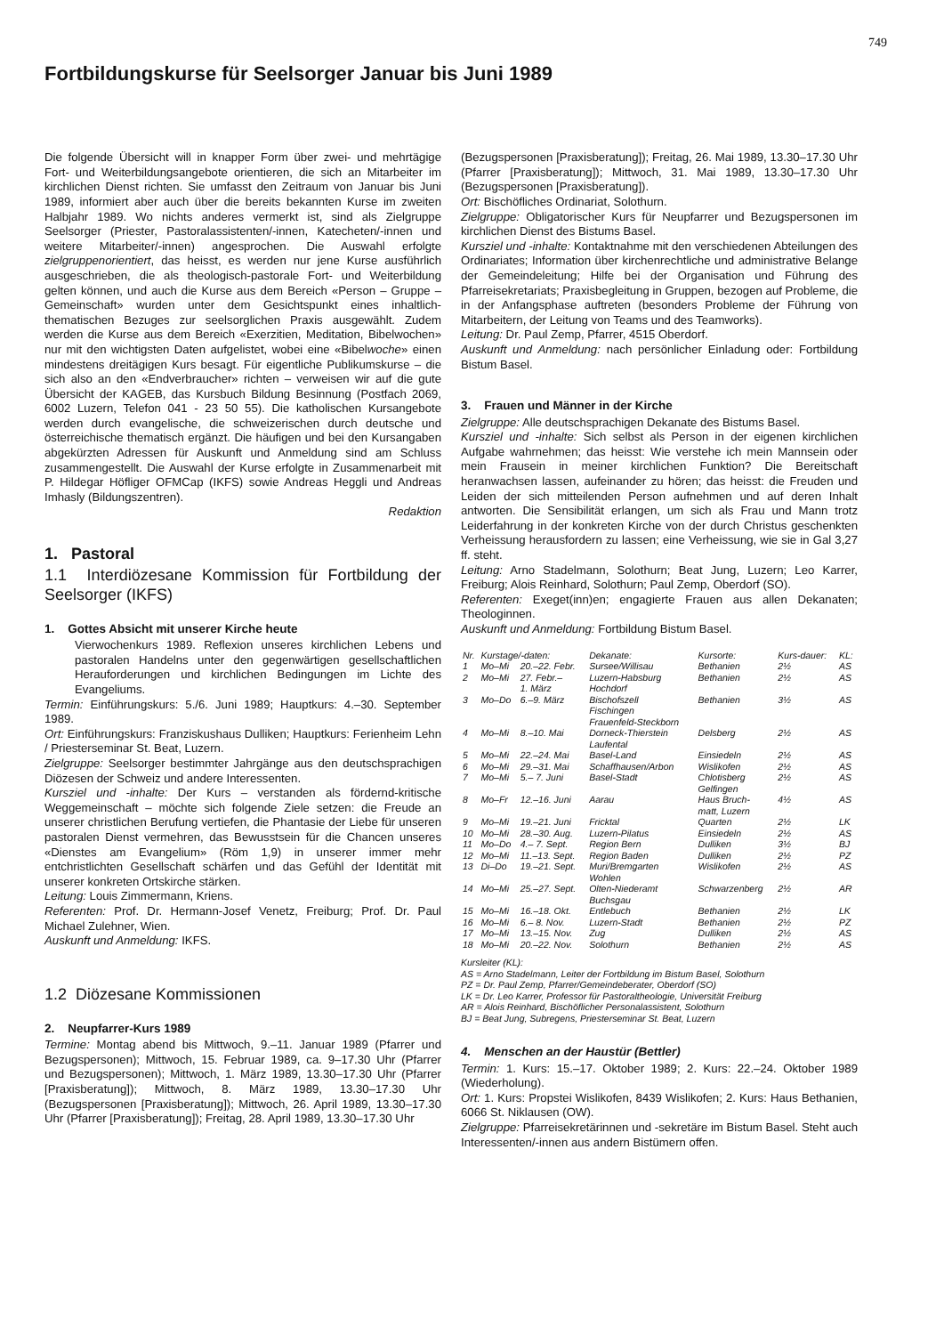749
Fortbildungskurse für Seelsorger Januar bis Juni 1989
Die folgende Übersicht will in knapper Form über zwei- und mehrtägige Fort- und Weiterbildungsangebote orientieren, die sich an Mitarbeiter im kirchlichen Dienst richten. Sie umfasst den Zeitraum von Januar bis Juni 1989, informiert aber auch über die bereits bekannten Kurse im zweiten Halbjahr 1989. Wo nichts anderes vermerkt ist, sind als Zielgruppe Seelsorger (Priester, Pastoralassistenten/-innen, Katecheten/-innen und weitere Mitarbeiter/-innen) angesprochen. Die Auswahl erfolgte zielgruppenorientiert, das heisst, es werden nur jene Kurse ausführlich ausgeschrieben, die als theologisch-pastorale Fort- und Weiterbildung gelten können, und auch die Kurse aus dem Bereich «Person – Gruppe – Gemeinschaft» wurden unter dem Gesichtspunkt eines inhaltlich-thematischen Bezuges zur seelsorglichen Praxis ausgewählt. Zudem werden die Kurse aus dem Bereich «Exerzitien, Meditation, Bibelwochen» nur mit den wichtigsten Daten aufgelistet, wobei eine «Bibelwoche» einen mindestens dreitägigen Kurs besagt. Für eigentliche Publikumskurse – die sich also an den «Endverbraucher» richten – verweisen wir auf die gute Übersicht der KAGEB, das Kursbuch Bildung Besinnung (Postfach 2069, 6002 Luzern, Telefon 041 - 23 50 55). Die katholischen Kursangebote werden durch evangelische, die schweizerischen durch deutsche und österreichische thematisch ergänzt. Die häufigen und bei den Kursangaben abgekürzten Adressen für Auskunft und Anmeldung sind am Schluss zusammengestellt. Die Auswahl der Kurse erfolgte in Zusammenarbeit mit P. Hildegar Höfliger OFMCap (IKFS) sowie Andreas Heggli und Andreas Imhasly (Bildungszentren).
Redaktion
1. Pastoral
1.1 Interdiözesane Kommission für Fortbildung der Seelsorger (IKFS)
1. Gottes Absicht mit unserer Kirche heute
Vierwochenkurs 1989. Reflexion unseres kirchlichen Lebens und pastoralen Handelns unter den gegenwärtigen gesellschaftlichen Herauforderungen und kirchlichen Bedingungen im Lichte des Evangeliums.
Termin: Einführungskurs: 5./6. Juni 1989; Hauptkurs: 4.–30. September 1989.
Ort: Einführungskurs: Franziskushaus Dulliken; Hauptkurs: Ferienheim Lehn / Priesterseminar St. Beat, Luzern.
Zielgruppe: Seelsorger bestimmter Jahrgänge aus den deutschsprachigen Diözesen der Schweiz und andere Interessenten.
Kursziel und -inhalte: Der Kurs – verstanden als fördernd-kritische Weggemeinschaft – möchte sich folgende Ziele setzen: die Freude an unserer christlichen Berufung vertiefen, die Phantasie der Liebe für unseren pastoralen Dienst vermehren, das Bewusstsein für die Chancen unseres «Dienstes am Evangelium» (Röm 1,9) in unserer immer mehr entchristlichten Gesellschaft schärfen und das Gefühl der Identität mit unserer konkreten Ortskirche stärken.
Leitung: Louis Zimmermann, Kriens.
Referenten: Prof. Dr. Hermann-Josef Venetz, Freiburg; Prof. Dr. Paul Michael Zulehner, Wien.
Auskunft und Anmeldung: IKFS.
1.2 Diözesane Kommissionen
2. Neupfarrer-Kurs 1989
Termine: Montag abend bis Mittwoch, 9.–11. Januar 1989 (Pfarrer und Bezugspersonen); Mittwoch, 15. Februar 1989, ca. 9–17.30 Uhr (Pfarrer und Bezugspersonen); Mittwoch, 1. März 1989, 13.30–17.30 Uhr (Pfarrer [Praxisberatung]); Mittwoch, 8. März 1989, 13.30–17.30 Uhr (Bezugspersonen [Praxisberatung]); Mittwoch, 26. April 1989, 13.30–17.30 Uhr (Pfarrer [Praxisberatung]); Freitag, 28. April 1989, 13.30–17.30 Uhr
(Bezugspersonen [Praxisberatung]); Freitag, 26. Mai 1989, 13.30–17.30 Uhr (Pfarrer [Praxisberatung]); Mittwoch, 31. Mai 1989, 13.30–17.30 Uhr (Bezugspersonen [Praxisberatung]).
Ort: Bischöfliches Ordinariat, Solothurn.
Zielgruppe: Obligatorischer Kurs für Neupfarrer und Bezugspersonen im kirchlichen Dienst des Bistums Basel.
Kursziel und -inhalte: Kontaktnahme mit den verschiedenen Abteilungen des Ordinariates; Information über kirchenrechtliche und administrative Belange der Gemeindeleitung; Hilfe bei der Organisation und Führung des Pfarreisekretariats; Praxisbegleitung in Gruppen, bezogen auf Probleme, die in der Anfangsphase auftreten (besonders Probleme der Führung von Mitarbeitern, der Leitung von Teams und des Teamworks).
Leitung: Dr. Paul Zemp, Pfarrer, 4515 Oberdorf.
Auskunft und Anmeldung: nach persönlicher Einladung oder: Fortbildung Bistum Basel.
3. Frauen und Männer in der Kirche
Zielgruppe: Alle deutschsprachigen Dekanate des Bistums Basel.
Kursziel und -inhalte: Sich selbst als Person in der eigenen kirchlichen Aufgabe wahrnehmen; das heisst: Wie verstehe ich mein Mannsein oder mein Frausein in meiner kirchlichen Funktion? Die Bereitschaft heranwachsen lassen, aufeinander zu hören; das heisst: die Freuden und Leiden der sich mitteilenden Person aufnehmen und auf deren Inhalt antworten. Die Sensibilität erlangen, um sich als Frau und Mann trotz Leiderfahrung in der konkreten Kirche von der durch Christus geschenkten Verheissung herausfordern zu lassen; eine Verheissung, wie sie in Gal 3,27 ff. steht.
Leitung: Arno Stadelmann, Solothurn; Beat Jung, Luzern; Leo Karrer, Freiburg; Alois Reinhard, Solothurn; Paul Zemp, Oberdorf (SO).
Referenten: Exeget(inn)en; engagierte Frauen aus allen Dekanaten; Theologinnen.
Auskunft und Anmeldung: Fortbildung Bistum Basel.
| Nr. | Kurstage/-daten: | | Dekanate: | Kursorte: | Kurs-dauer: | KL: |
| --- | --- | --- | --- | --- | --- | --- |
| 1 | Mo–Mi | 20.–22. Febr. | Sursee/Willisau | Bethanien | 2½ | AS |
| 2 | Mo–Mi | 27. Febr.– 1. März | Luzern-Habsburg Hochdorf | Bethanien | 2½ | AS |
| 3 | Mo–Do | 6.–9. März | Bischofszell Fischingen Frauenfeld-Steckborn | Bethanien | 3½ | AS |
| 4 | Mo–Mi | 8.–10. Mai | Dorneck-Thierstein Laufental | Delsberg | 2½ | AS |
| 5 | Mo–Mi | 22.–24. Mai | Basel-Land | Einsiedeln | 2½ | AS |
| 6 | Mo–Mi | 29.–31. Mai | Schaffhausen/Arbon | Wislikofen | 2½ | AS |
| 7 | Mo–Mi | 5.– 7. Juni | Basel-Stadt | Chlotisberg Gelfingen | 2½ | AS |
| 8 | Mo–Fr | 12.–16. Juni | Aarau | Haus Bruch- matt, Luzern | 4½ | AS |
| 9 | Mo–Mi | 19.–21. Juni | Fricktal | Quarten | 2½ | LK |
| 10 | Mo–Mi | 28.–30. Aug. | Luzern-Pilatus | Einsiedeln | 2½ | AS |
| 11 | Mo–Do | 4.– 7. Sept. | Region Bern | Dulliken | 3½ | BJ |
| 12 | Mo–Mi | 11.–13. Sept. | Region Baden | Dulliken | 2½ | PZ |
| 13 | Di–Do | 19.–21. Sept. | Muri/Bremgarten Wohlen | Wislikofen | 2½ | AS |
| 14 | Mo–Mi | 25.–27. Sept. | Olten-Niederamt Buchsgau | Schwarzenberg | 2½ | AR |
| 15 | Mo–Mi | 16.–18. Okt. | Entlebuch | Bethanien | 2½ | LK |
| 16 | Mo–Mi | 6.– 8. Nov. | Luzern-Stadt | Bethanien | 2½ | PZ |
| 17 | Mo–Mi | 13.–15. Nov. | Zug | Dulliken | 2½ | AS |
| 18 | Mo–Mi | 20.–22. Nov. | Solothurn | Bethanien | 2½ | AS |
Kursleiter (KL):
AS = Arno Stadelmann, Leiter der Fortbildung im Bistum Basel, Solothurn
PZ = Dr. Paul Zemp, Pfarrer/Gemeindeberater, Oberdorf (SO)
LK = Dr. Leo Karrer, Professor für Pastoraltheologie, Universität Freiburg
AR = Alois Reinhard, Bischöflicher Personalassistent, Solothurn
BJ = Beat Jung, Subregens, Priesterseminar St. Beat, Luzern
4. Menschen an der Haustür (Bettler)
Termin: 1. Kurs: 15.–17. Oktober 1989; 2. Kurs: 22.–24. Oktober 1989 (Wiederholung).
Ort: 1. Kurs: Propstei Wislikofen, 8439 Wislikofen; 2. Kurs: Haus Bethanien, 6066 St. Niklausen (OW).
Zielgruppe: Pfarreisekretärinnen und -sekretäre im Bistum Basel. Steht auch Interessenten/-innen aus andern Bistümern offen.